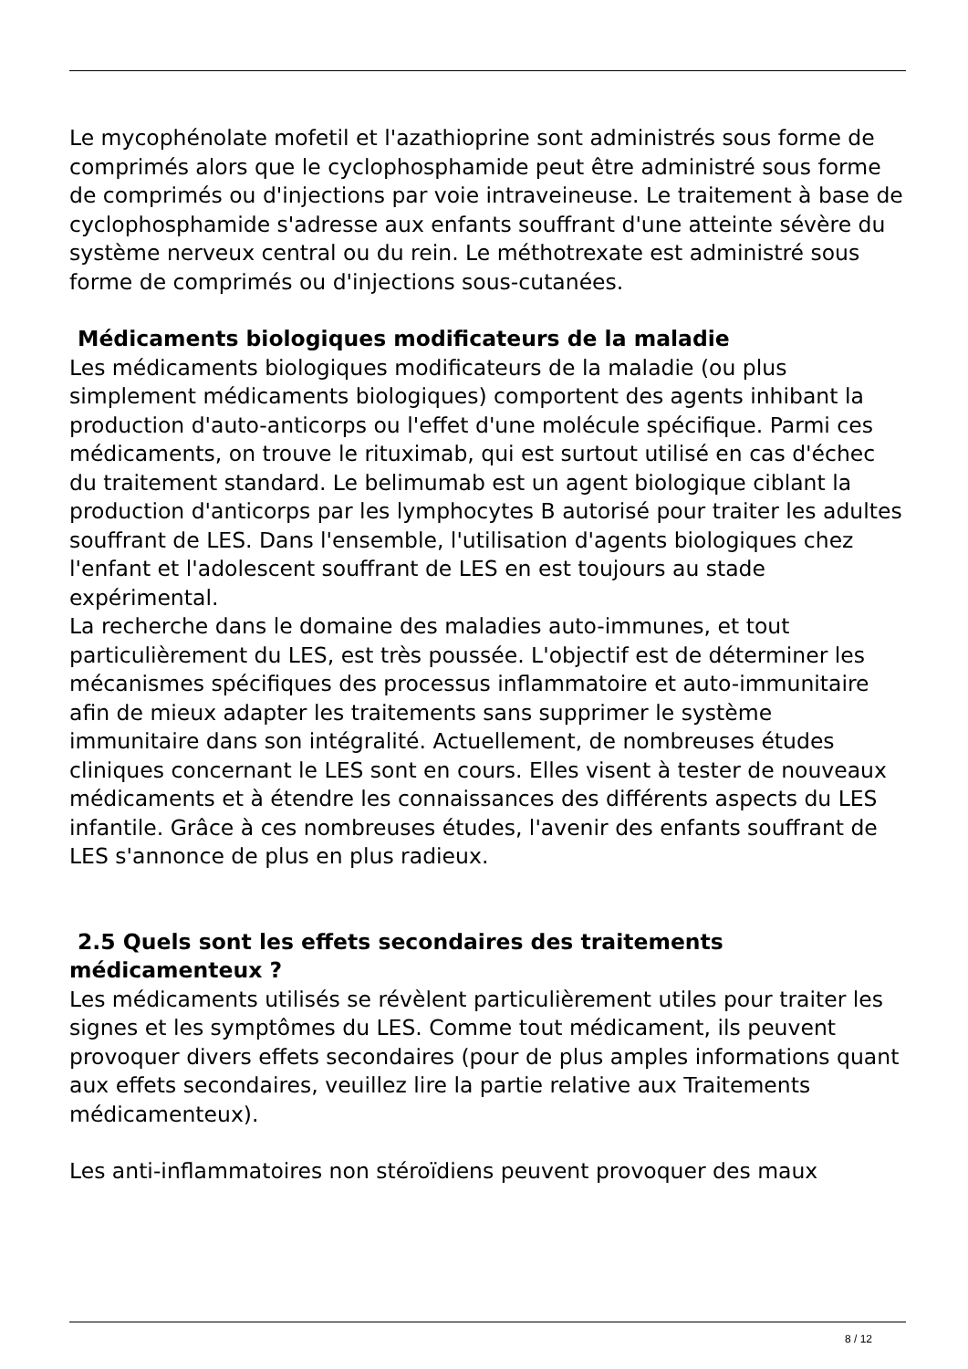Le mycophénolate mofetil et l'azathioprine sont administrés sous forme de comprimés alors que le cyclophosphamide peut être administré sous forme de comprimés ou d'injections par voie intraveineuse. Le traitement à base de cyclophosphamide s'adresse aux enfants souffrant d'une atteinte sévère du système nerveux central ou du rein. Le méthotrexate est administré sous forme de comprimés ou d'injections sous-cutanées.
Médicaments biologiques modificateurs de la maladie
Les médicaments biologiques modificateurs de la maladie (ou plus simplement médicaments biologiques) comportent des agents inhibant la production d'auto-anticorps ou l'effet d'une molécule spécifique. Parmi ces médicaments, on trouve le rituximab, qui est surtout utilisé en cas d'échec du traitement standard. Le belimumab est un agent biologique ciblant la production d'anticorps par les lymphocytes B autorisé pour traiter les adultes souffrant de LES. Dans l'ensemble, l'utilisation d'agents biologiques chez l'enfant et l'adolescent souffrant de LES en est toujours au stade expérimental.
La recherche dans le domaine des maladies auto-immunes, et tout particulièrement du LES, est très poussée. L'objectif est de déterminer les mécanismes spécifiques des processus inflammatoire et auto-immunitaire afin de mieux adapter les traitements sans supprimer le système immunitaire dans son intégralité. Actuellement, de nombreuses études cliniques concernant le LES sont en cours. Elles visent à tester de nouveaux médicaments et à étendre les connaissances des différents aspects du LES infantile. Grâce à ces nombreuses études, l'avenir des enfants souffrant de LES s'annonce de plus en plus radieux.
2.5 Quels sont les effets secondaires des traitements médicamenteux ?
Les médicaments utilisés se révèlent particulièrement utiles pour traiter les signes et les symptômes du LES. Comme tout médicament, ils peuvent provoquer divers effets secondaires (pour de plus amples informations quant aux effets secondaires, veuillez lire la partie relative aux Traitements médicamenteux).
Les anti-inflammatoires non stéroïdiens peuvent provoquer des maux
8 / 12